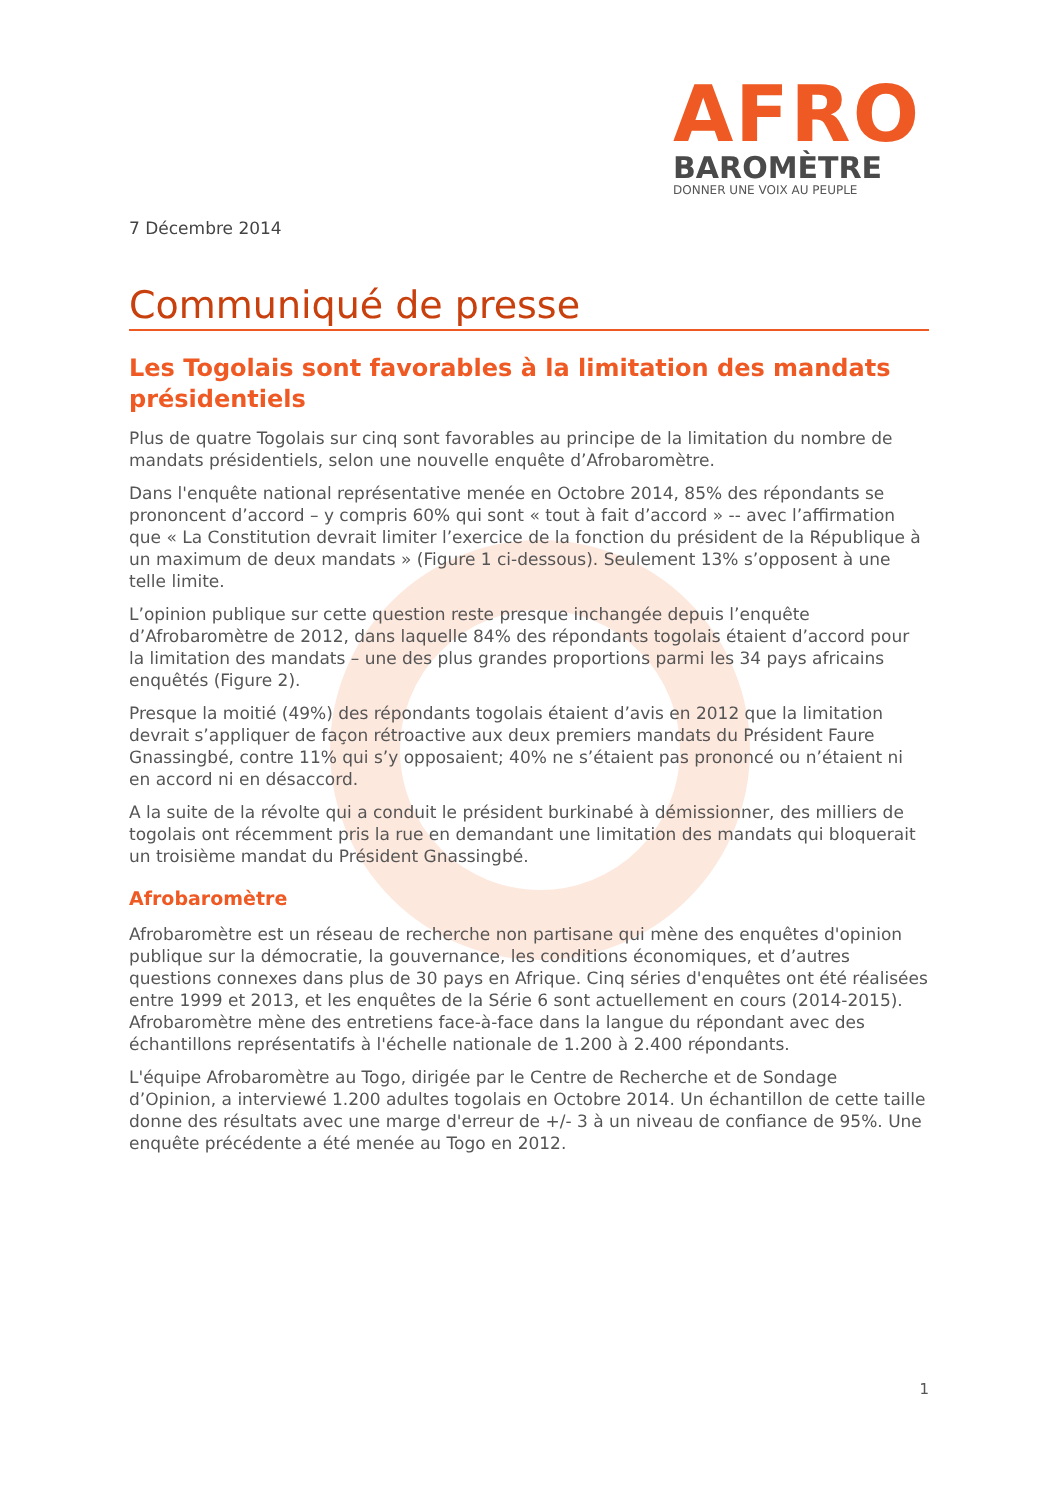AFRO
BAROMÈTRE
DONNER UNE VOIX AU PEUPLE
7 Décembre 2014
Communiqué de presse
Les Togolais sont favorables à la limitation des mandats présidentiels
Plus de quatre Togolais sur cinq sont favorables au principe de la limitation du nombre de mandats présidentiels, selon une nouvelle enquête d’Afrobaromètre.
Dans l'enquête national représentative menée en Octobre 2014, 85% des répondants se prononcent d’accord – y compris 60% qui sont « tout à fait d’accord » -- avec l’affirmation que « La Constitution devrait limiter l’exercice de la fonction du président de la République à un maximum de deux mandats » (Figure 1 ci-dessous). Seulement 13% s’opposent à une telle limite.
L’opinion publique sur cette question reste presque inchangée depuis l’enquête d’Afrobaromètre de 2012, dans laquelle 84% des répondants togolais étaient d’accord pour la limitation des mandats – une des plus grandes proportions parmi les 34 pays africains enquêtés (Figure 2).
Presque la moitié (49%) des répondants togolais étaient d’avis en 2012 que la limitation devrait s’appliquer de façon rétroactive aux deux premiers mandats du Président Faure Gnassingbé, contre 11% qui s’y opposaient; 40% ne s’étaient pas prononcé ou n’étaient ni en accord ni en désaccord.
A la suite de la révolte qui a conduit le président burkinabé à démissionner, des milliers de togolais ont récemment pris la rue en demandant une limitation des mandats qui bloquerait un troisième mandat du Président Gnassingbé.
Afrobaromètre
Afrobaromètre est un réseau de recherche non partisane qui mène des enquêtes d'opinion publique sur la démocratie, la gouvernance, les conditions économiques, et d’autres questions connexes dans plus de 30 pays en Afrique. Cinq séries d'enquêtes ont été réalisées entre 1999 et 2013, et les enquêtes de la Série 6 sont actuellement en cours (2014-2015). Afrobaromètre mène des entretiens face-à-face dans la langue du répondant avec des échantillons représentatifs à l'échelle nationale de 1.200 à 2.400 répondants.
L'équipe Afrobaromètre au Togo, dirigée par le Centre de Recherche et de Sondage d’Opinion, a interviewé 1.200 adultes togolais en Octobre 2014. Un échantillon de cette taille donne des résultats avec une marge d'erreur de +/- 3 à un niveau de confiance de 95%. Une enquête précédente a été menée au Togo en 2012.
1